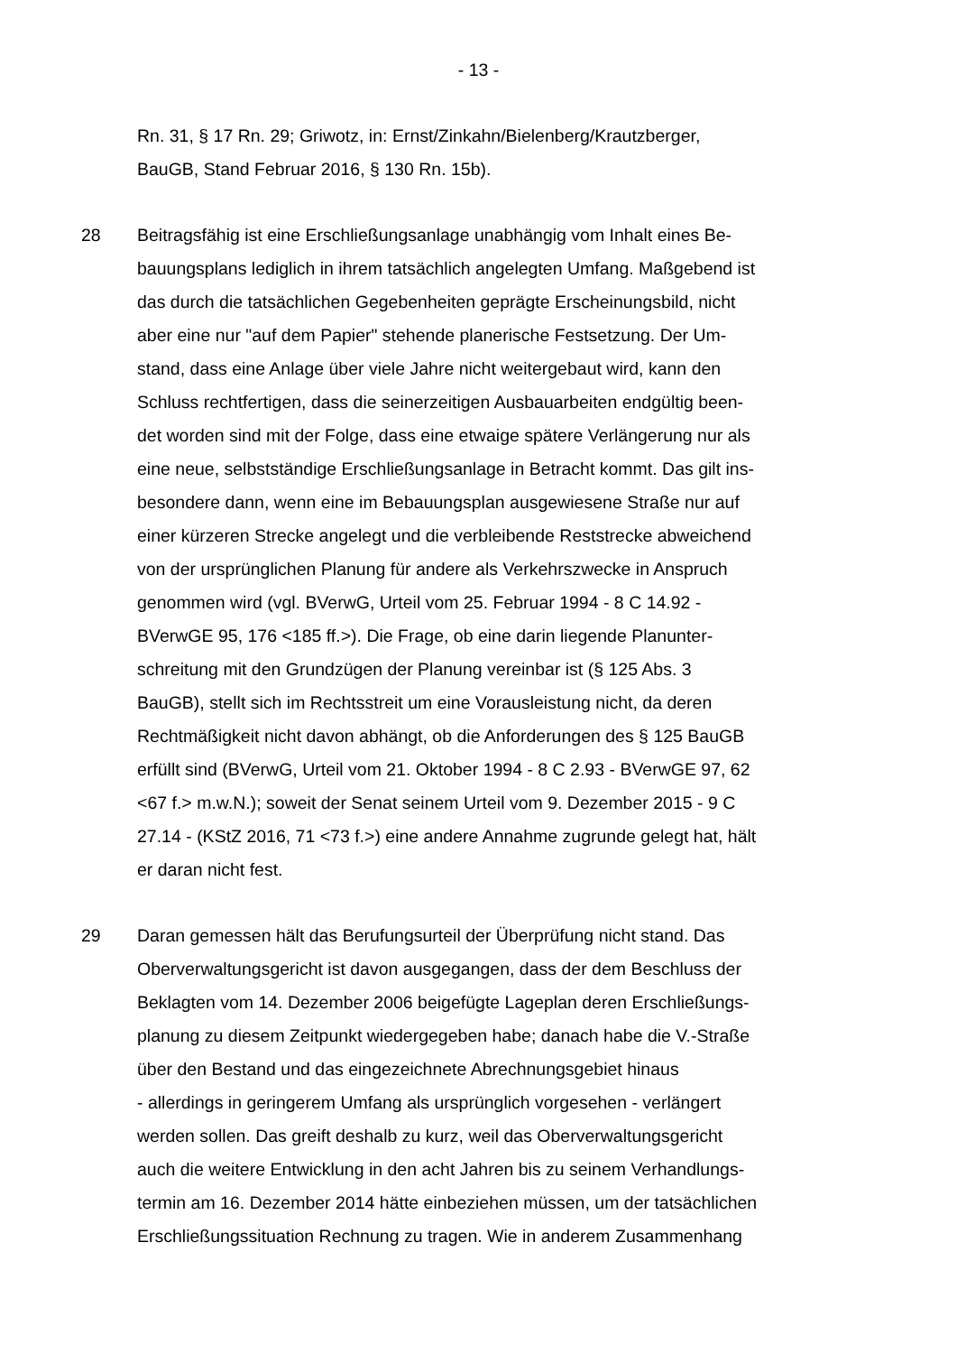- 13 -
Rn. 31, § 17 Rn. 29; Griwotz, in: Ernst/Zinkahn/Bielenberg/Krautzberger,
BauGB, Stand Februar 2016, § 130 Rn. 15b).
28 Beitragsfähig ist eine Erschließungsanlage unabhängig vom Inhalt eines Be-
bauungsplans lediglich in ihrem tatsächlich angelegten Umfang. Maßgebend ist
das durch die tatsächlichen Gegebenheiten geprägte Erscheinungsbild, nicht
aber eine nur "auf dem Papier" stehende planerische Festsetzung. Der Um-
stand, dass eine Anlage über viele Jahre nicht weitergebaut wird, kann den
Schluss rechtfertigen, dass die seinerzeitigen Ausbauarbeiten endgültig been-
det worden sind mit der Folge, dass eine etwaige spätere Verlängerung nur als
eine neue, selbstständige Erschließungsanlage in Betracht kommt. Das gilt ins-
besondere dann, wenn eine im Bebauungsplan ausgewiesene Straße nur auf
einer kürzeren Strecke angelegt und die verbleibende Reststrecke abweichend
von der ursprünglichen Planung für andere als Verkehrszwecke in Anspruch
genommen wird (vgl. BVerwG, Urteil vom 25. Februar 1994 - 8 C 14.92 -
BVerwGE 95, 176 <185 ff.>). Die Frage, ob eine darin liegende Planunter-
schreitung mit den Grundzügen der Planung vereinbar ist (§ 125 Abs. 3
BauGB), stellt sich im Rechtsstreit um eine Vorausleistung nicht, da deren
Rechtmäßigkeit nicht davon abhängt, ob die Anforderungen des § 125 BauGB
erfüllt sind (BVerwG, Urteil vom 21. Oktober 1994 - 8 C 2.93 - BVerwGE 97, 62
<67 f.> m.w.N.); soweit der Senat seinem Urteil vom 9. Dezember 2015 - 9 C
27.14 - (KStZ 2016, 71 <73 f.>) eine andere Annahme zugrunde gelegt hat, hält
er daran nicht fest.
29 Daran gemessen hält das Berufungsurteil der Überprüfung nicht stand. Das
Oberverwaltungsgericht ist davon ausgegangen, dass der dem Beschluss der
Beklagten vom 14. Dezember 2006 beigefügte Lageplan deren Erschließungs-
planung zu diesem Zeitpunkt wiedergegeben habe; danach habe die V.-Straße
über den Bestand und das eingezeichnete Abrechnungsgebiet hinaus
- allerdings in geringerem Umfang als ursprünglich vorgesehen - verlängert
werden sollen. Das greift deshalb zu kurz, weil das Oberverwaltungsgericht
auch die weitere Entwicklung in den acht Jahren bis zu seinem Verhandlungs-
termin am 16. Dezember 2014 hätte einbeziehen müssen, um der tatsächlichen
Erschließungssituation Rechnung zu tragen. Wie in anderem Zusammenhang